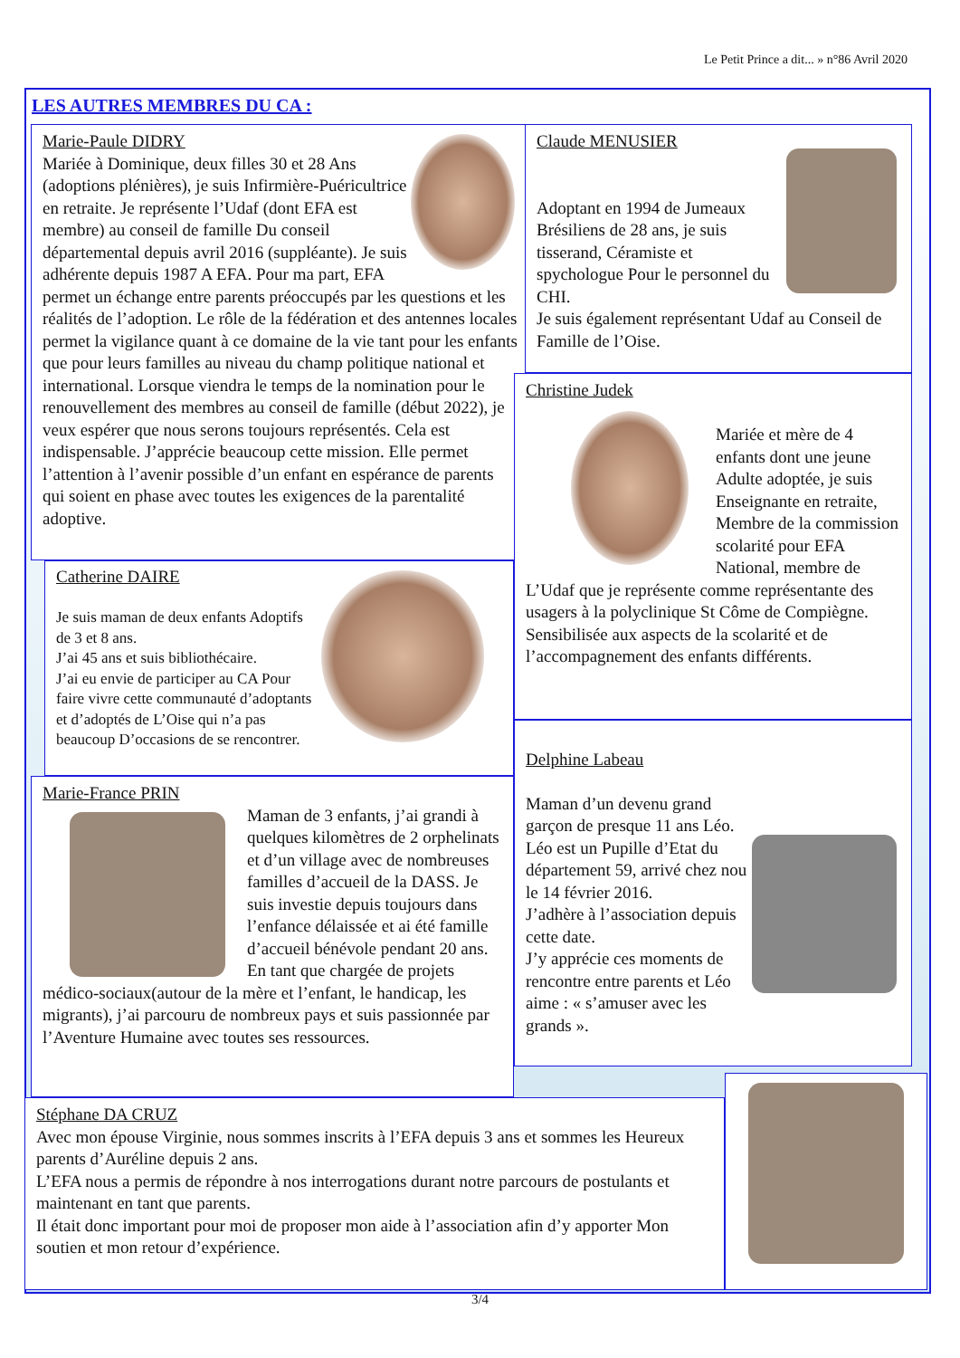Le Petit Prince a dit... » n°86 Avril 2020
LES AUTRES MEMBRES DU CA :
Marie-Paule DIDRY
Mariée à Dominique, deux filles 30 et 28 Ans (adoptions plénières), je suis Infirmière-Puéricultrice en retraite. Je représente l’Udaf (dont EFA est membre) au conseil de famille Du conseil départemental depuis avril 2016 (suppléante). Je suis adhérente depuis 1987 A EFA. Pour ma part, EFA permet un échange entre parents préoccupés par les questions et les réalités de l’adoption. Le rôle de la fédération et des antennes locales permet la vigilance quant à ce domaine de la vie tant pour les enfants que pour leurs familles au niveau du champ politique national et international. Lorsque viendra le temps de la nomination pour le renouvellement des membres au conseil de famille (début 2022), je veux espérer que nous serons toujours représentés. Cela est indispensable. J’apprécie beaucoup cette mission. Elle permet l’attention à l’avenir possible d’un enfant en espérance de parents qui soient en phase avec toutes les exigences de la parentalité adoptive.
Claude MENUSIER
Adoptant en 1994 de Jumeaux Brésiliens de 28 ans, je suis tisserand, Céramiste et spychologue Pour le personnel du CHI.
Je suis également représentant Udaf au Conseil de Famille de l’Oise.
Christine Judek
Mariée et mère de 4 enfants dont une jeune Adulte adoptée, je suis Enseignante en retraite, Membre de la commission scolarité pour EFA National, membre de L’Udaf que je représente comme représentante des usagers à la polyclinique St Côme de Compiègne. Sensibilisée aux aspects de la scolarité et de l’accompagnement des enfants différents.
Catherine DAIRE
Je suis maman de deux enfants Adoptifs de 3 et 8 ans.
J’ai 45 ans et suis bibliothécaire.
J’ai eu envie de participer au CA Pour faire vivre cette communauté d’adoptants et d’adoptés de L’Oise qui n’a pas beaucoup D’occasions de se rencontrer.
Marie-France PRIN
Maman de 3 enfants, j’ai grandi à quelques kilomètres de 2 orphelinats et d’un village avec de nombreuses familles d’accueil de la DASS. Je suis investie depuis toujours dans l’enfance délaissée et ai été famille d’accueil bénévole pendant 20 ans.
En tant que chargée de projets médico-sociaux(autour de la mère et l’enfant, le handicap, les migrants), j’ai parcouru de nombreux pays et suis passionnée par l’Aventure Humaine avec toutes ses ressources.
Delphine Labeau
Maman d’un devenu grand garçon de presque 11 ans Léo. Léo est un Pupille d’Etat du département 59, arrivé chez nou le 14 février 2016.
J’adhère à l’association depuis cette date.
J’y apprécie ces moments de rencontre entre parents et Léo aime : « s’amuser avec les grands ».
Stéphane DA CRUZ
Avec mon épouse Virginie, nous sommes inscrits à l’EFA depuis 3 ans et sommes les Heureux parents d’Auréline depuis 2 ans.
L’EFA nous a permis de répondre à nos interrogations durant notre parcours de postulants et maintenant en tant que parents.
Il était donc important pour moi de proposer mon aide à l’association afin d’y apporter Mon soutien et mon retour d’expérience.
3/4